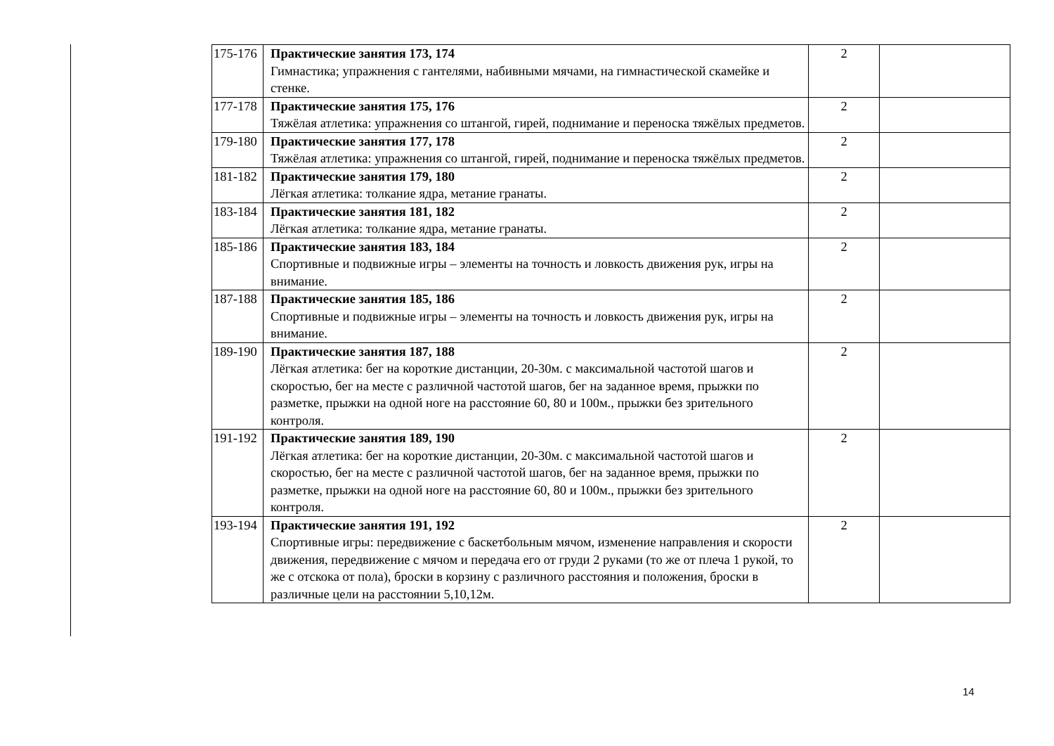| 175-176 | Практические занятия 173, 174 Гимнастика; упражнения с гантелями, набивными мячами, на гимнастической скамейке и стенке. | 2 | |
| 177-178 | Практические занятия 175, 176 Тяжёлая атлетика: упражнения со штангой, гирей, поднимание и переноска тяжёлых предметов. | 2 | |
| 179-180 | Практические занятия 177, 178 Тяжёлая атлетика: упражнения со штангой, гирей, поднимание и переноска тяжёлых предметов. | 2 | |
| 181-182 | Практические занятия 179, 180 Лёгкая атлетика: толкание ядра, метание гранаты. | 2 | |
| 183-184 | Практические занятия 181, 182 Лёгкая атлетика: толкание ядра, метание гранаты. | 2 | |
| 185-186 | Практические занятия 183, 184 Спортивные и подвижные игры – элементы на точность и ловкость движения рук, игры на внимание. | 2 | |
| 187-188 | Практические занятия 185, 186 Спортивные и подвижные игры – элементы на точность и ловкость движения рук, игры на внимание. | 2 | |
| 189-190 | Практические занятия 187, 188 Лёгкая атлетика: бег на короткие дистанции, 20-30м. с максимальной частотой шагов и скоростью, бег на месте с различной частотой шагов, бег на заданное время, прыжки по разметке, прыжки на одной ноге на расстояние 60, 80 и 100м., прыжки без зрительного контроля. | 2 | |
| 191-192 | Практические занятия 189, 190 Лёгкая атлетика: бег на короткие дистанции, 20-30м. с максимальной частотой шагов и скоростью, бег на месте с различной частотой шагов, бег на заданное время, прыжки по разметке, прыжки на одной ноге на расстояние 60, 80 и 100м., прыжки без зрительного контроля. | 2 | |
| 193-194 | Практические занятия 191, 192 Спортивные игры: передвижение с баскетбольным мячом, изменение направления и скорости движения, передвижение с мячом и передача его от груди 2 руками (то же от плеча 1 рукой, то же с отскока от пола), броски в корзину с различного расстояния и положения, броски в различные цели на расстоянии 5,10,12м. | 2 | |
14